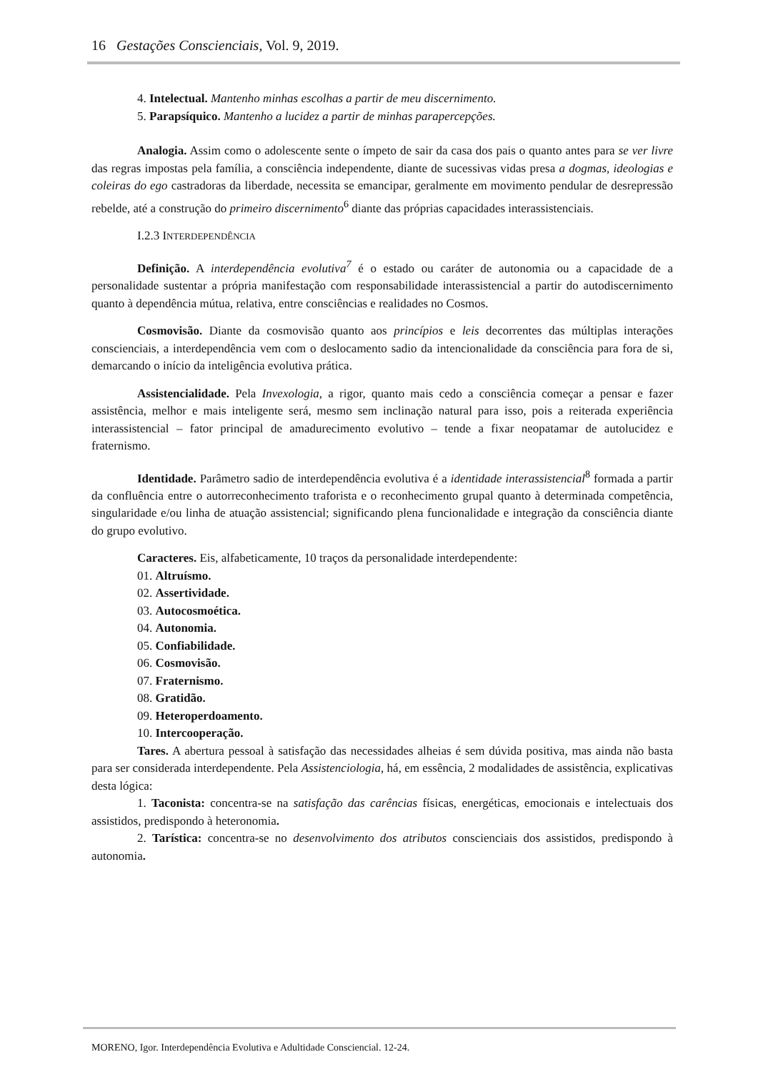16 Gestações Conscienciais, Vol. 9, 2019.
4. Intelectual. Mantenho minhas escolhas a partir de meu discernimento.
5. Parapsíquico. Mantenho a lucidez a partir de minhas parapercepções.
Analogia. Assim como o adolescente sente o ímpeto de sair da casa dos pais o quanto antes para se ver livre das regras impostas pela família, a consciência independente, diante de sucessivas vidas presa a dogmas, ideologias e coleiras do ego castradoras da liberdade, necessita se emancipar, geralmente em movimento pendular de desrepressão rebelde, até a construção do primeiro discernimento<sup>6</sup> diante das próprias capacidades interassistenciais.
I.2.3 INTERDEPENDÊNCIA
Definição. A interdependência evolutiva<sup>7</sup> é o estado ou caráter de autonomia ou a capacidade de a personalidade sustentar a própria manifestação com responsabilidade interassistencial a partir do autodiscernimento quanto à dependência mútua, relativa, entre consciências e realidades no Cosmos.
Cosmovisão. Diante da cosmovisão quanto aos princípios e leis decorrentes das múltiplas interações conscienciais, a interdependência vem com o deslocamento sadio da intencionalidade da consciência para fora de si, demarcando o início da inteligência evolutiva prática.
Assistencialidade. Pela Invexologia, a rigor, quanto mais cedo a consciência começar a pensar e fazer assistência, melhor e mais inteligente será, mesmo sem inclinação natural para isso, pois a reiterada experiência interassistencial – fator principal de amadurecimento evolutivo – tende a fixar neopatamar de autolucidez e fraternismo.
Identidade. Parâmetro sadio de interdependência evolutiva é a identidade interassistencial<sup>8</sup> formada a partir da confluência entre o autorreconhecimento traforista e o reconhecimento grupal quanto à determinada competência, singularidade e/ou linha de atuação assistencial; significando plena funcionalidade e integração da consciência diante do grupo evolutivo.
Caracteres. Eis, alfabeticamente, 10 traços da personalidade interdependente:
01. Altruísmo.
02. Assertividade.
03. Autocosmoética.
04. Autonomia.
05. Confiabilidade.
06. Cosmovisão.
07. Fraternismo.
08. Gratidão.
09. Heteroperdoamento.
10. Intercooperação.
Tares. A abertura pessoal à satisfação das necessidades alheias é sem dúvida positiva, mas ainda não basta para ser considerada interdependente. Pela Assistenciologia, há, em essência, 2 modalidades de assistência, explicativas desta lógica:
1. Taconista: concentra-se na satisfação das carências físicas, energéticas, emocionais e intelectuais dos assistidos, predispondo à heteronomia.
2. Tarística: concentra-se no desenvolvimento dos atributos conscienciais dos assistidos, predispondo à autonomia.
MORENO, Igor. Interdependência Evolutiva e Adultidade Consciencial. 12-24.